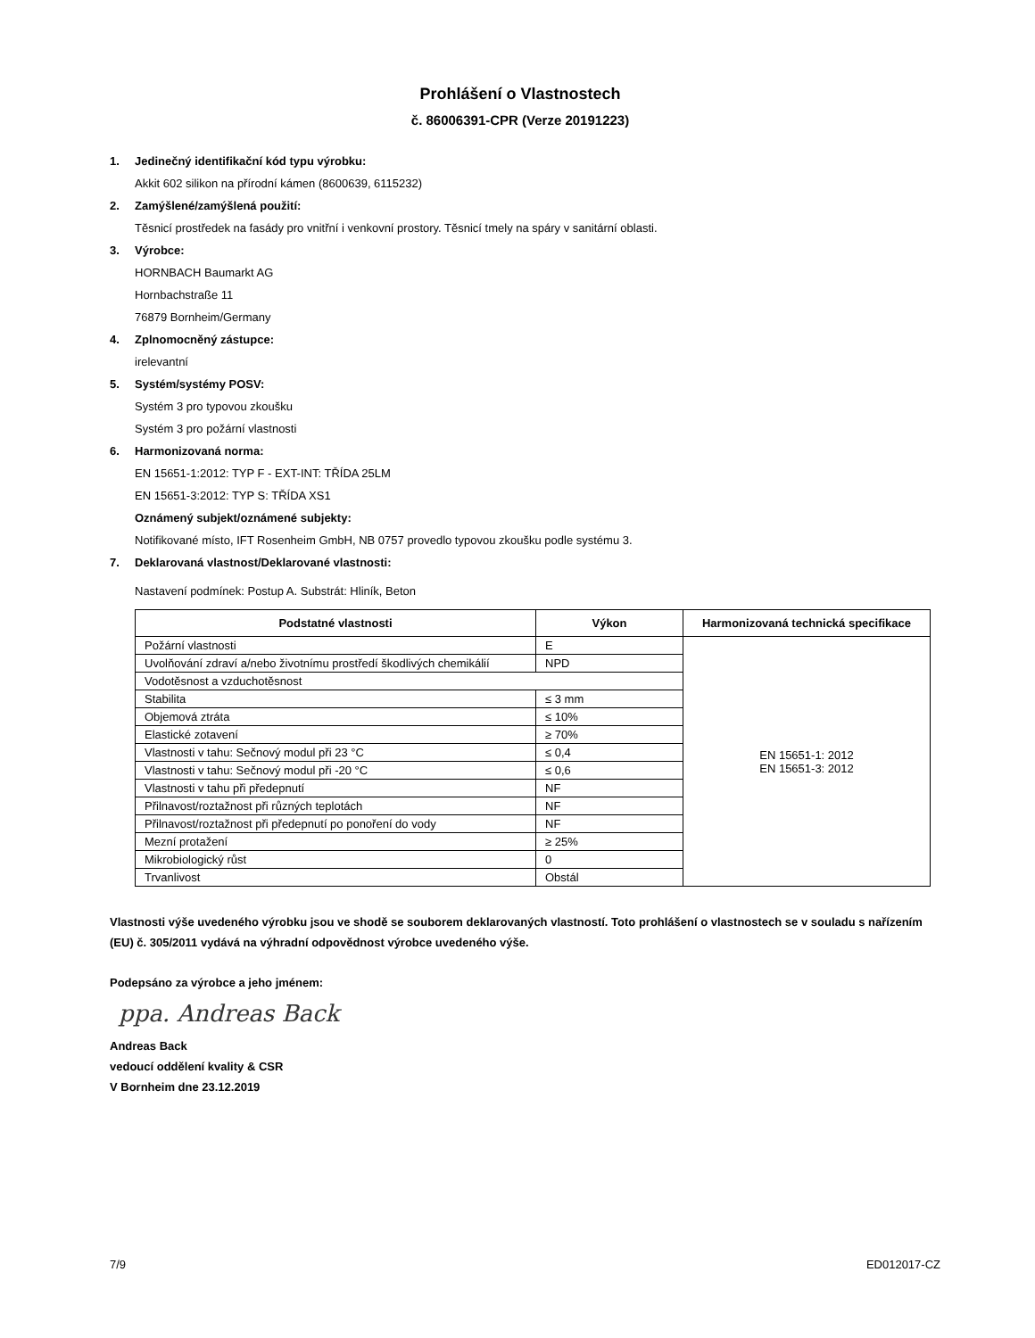Prohlášení o Vlastnostech
č. 86006391-CPR (Verze 20191223)
1. Jedinečný identifikační kód typu výrobku:
Akkit 602 silikon na přírodní kámen (8600639, 6115232)
2. Zamýšlené/zamýšlená použití:
Těsnicí prostředek na fasády pro vnitřní i venkovní prostory. Těsnicí tmely na spáry v sanitární oblasti.
3. Výrobce:
HORNBACH Baumarkt AG
Hornbachstraße 11
76879 Bornheim/Germany
4. Zplnomocněný zástupce:
irelevantní
5. Systém/systémy POSV:
Systém 3 pro typovou zkoušku
Systém 3 pro požární vlastnosti
6. Harmonizovaná norma:
EN 15651-1:2012: TYP F - EXT-INT: TŘÍDA 25LM
EN 15651-3:2012: TYP S: TŘÍDA XS1
Oznámený subjekt/oznámené subjekty:
Notifikované místo, IFT Rosenheim GmbH, NB 0757 provedlo typovou zkoušku podle systému 3.
7. Deklarovaná vlastnost/Deklarované vlastnosti:
Nastavení podmínek: Postup A. Substrát: Hliník, Beton
| Podstatné vlastnosti | Výkon | Harmonizovaná technická specifikace |
| --- | --- | --- |
| Požární vlastnosti | E | EN 15651-1: 2012 EN 15651-3: 2012 |
| Uvolňování zdraví a/nebo životnímu prostředí škodlivých chemikálií | NPD | |
| Vodotěsnost a vzduchotěsnost | | |
| Stabilita | ≤ 3 mm | |
| Objemová ztráta | ≤ 10% | |
| Elastické zotavení | ≥ 70% | |
| Vlastnosti v tahu: Sečnový modul při 23 °C | ≤ 0,4 | |
| Vlastnosti v tahu: Sečnový modul při -20 °C | ≤ 0,6 | |
| Vlastnosti v tahu při předepnutí | NF | |
| Přilnavost/roztažnost při různých teplotách | NF | |
| Přilnavost/roztažnost při předepnutí po ponoření do vody | NF | |
| Mezní protažení | ≥ 25% | |
| Mikrobiologický růst | 0 | |
| Trvanlivost | Obstál | |
Vlastnosti výše uvedeného výrobku jsou ve shodě se souborem deklarovaných vlastností. Toto prohlášení o vlastnostech se v souladu s nařízením (EU) č. 305/2011 vydává na výhradní odpovědnost výrobce uvedeného výše.
Podepsáno za výrobce a jeho jménem:
ppa. Andreas Back
Andreas Back
vedoucí oddělení kvality & CSR
V Bornheim dne 23.12.2019
7/9 ED012017-CZ